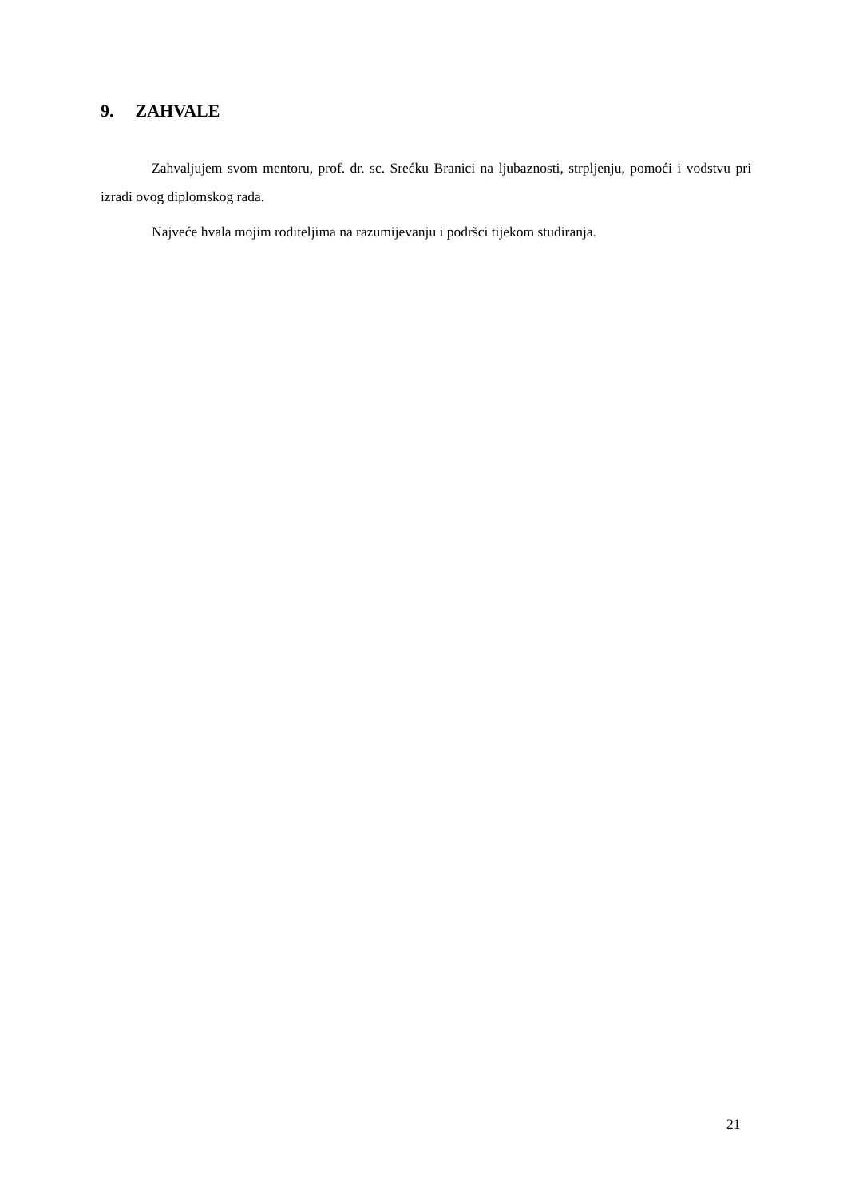9. ZAHVALE
Zahvaljujem svom mentoru, prof. dr. sc. Srećku Branici na ljubaznosti, strpljenju, pomoći i vodstvu pri izradi ovog diplomskog rada.
Najveće hvala mojim roditeljima na razumijevanju i podršci tijekom studiranja.
21